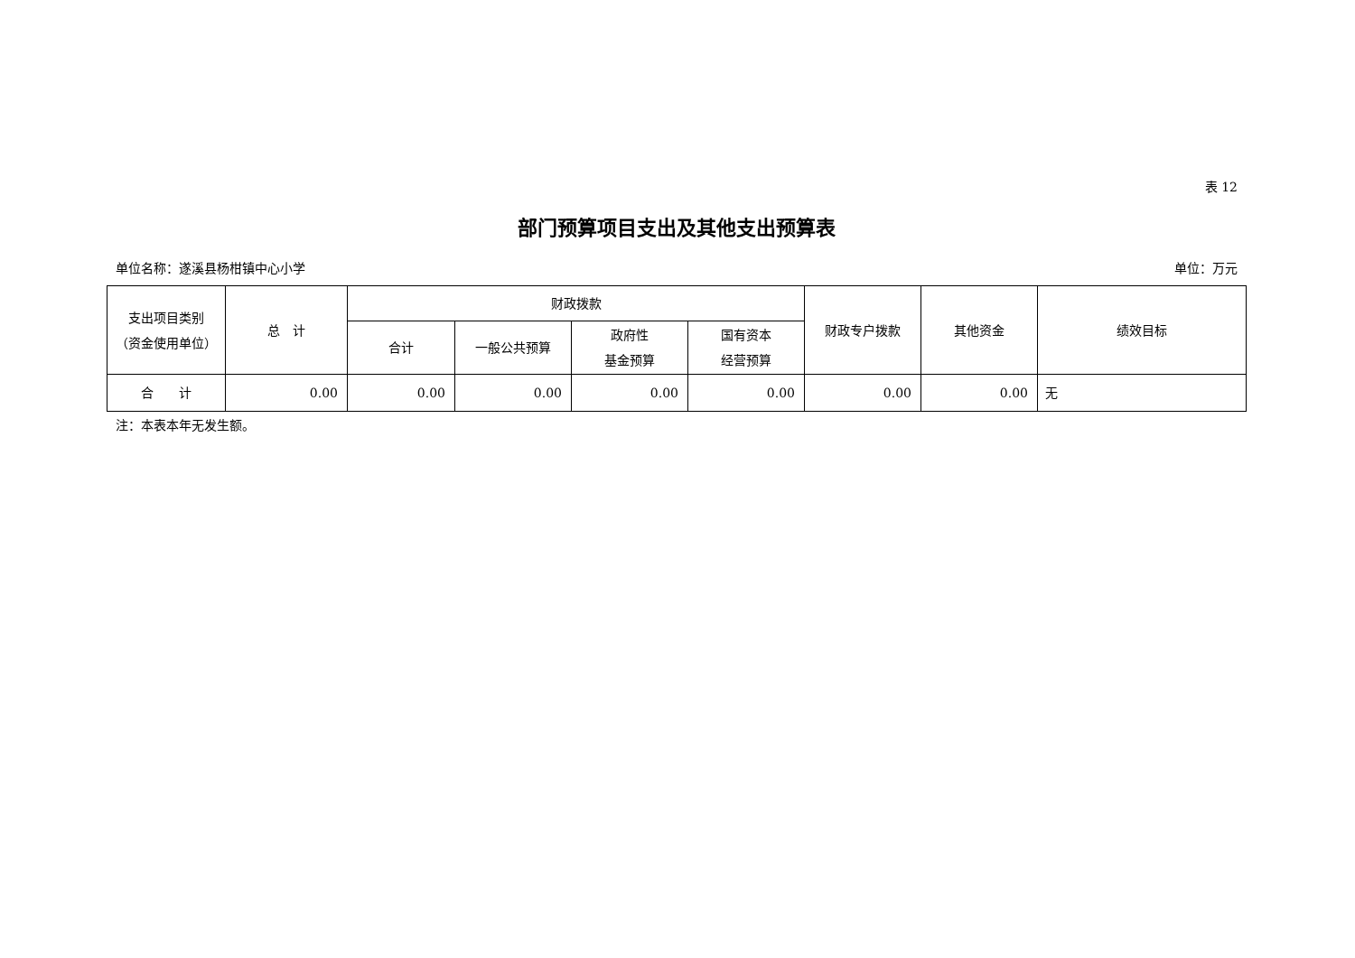表 12
部门预算项目支出及其他支出预算表
单位名称：遂溪县杨柑镇中心小学 单位：万元
| 支出项目类别 （资金使用单位） | 总 计 | 财政拨款 | | | | 财政专户拨款 | 其他资金 | 绩效目标 |
| --- | --- | --- | --- | --- | --- | --- | --- | --- |
| | | 合计 | 一般公共预算 | 政府性 基金预算 | 国有资本 经营预算 | | | |
| 合 计 | 0.00 | 0.00 | 0.00 | 0.00 | 0.00 | 0.00 | 0.00 | 无 |
注：本表本年无发生额。